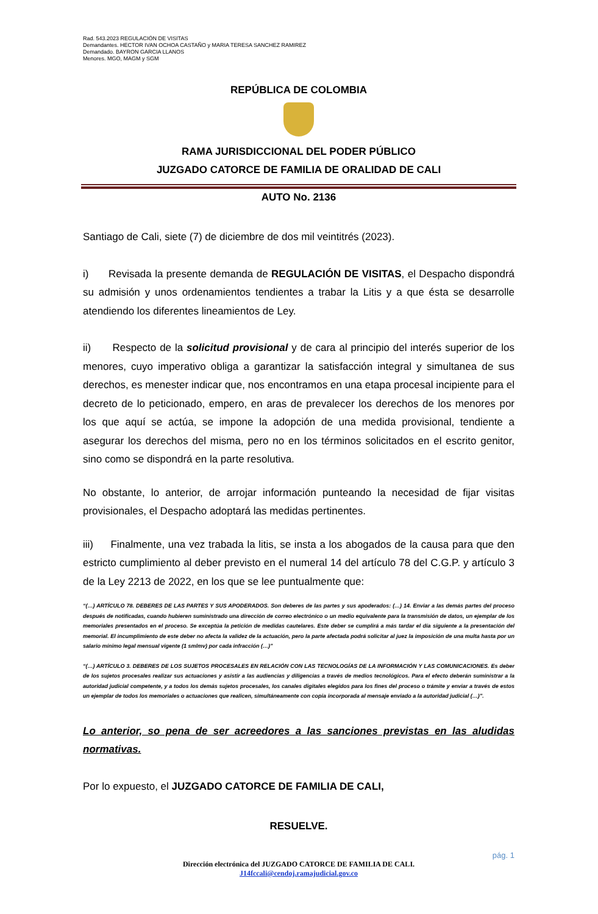Rad. 543.2023 REGULACIÓN DE VISITAS
Demandantes. HECTOR IVAN OCHOA CASTAÑO y MARIA TERESA SANCHEZ RAMIREZ
Demandado. BAYRON GARCIA LLANOS
Menores. MGO, MAGM y SGM
REPÚBLICA DE COLOMBIA
RAMA JURISDICCIONAL DEL PODER PÚBLICO
JUZGADO CATORCE DE FAMILIA DE ORALIDAD DE CALI
AUTO No. 2136
Santiago de Cali, siete (7) de diciembre de dos mil veintitrés (2023).
i) Revisada la presente demanda de REGULACIÓN DE VISITAS, el Despacho dispondrá su admisión y unos ordenamientos tendientes a trabar la Litis y a que ésta se desarrolle atendiendo los diferentes lineamientos de Ley.
ii) Respecto de la solicitud provisional y de cara al principio del interés superior de los menores, cuyo imperativo obliga a garantizar la satisfacción integral y simultanea de sus derechos, es menester indicar que, nos encontramos en una etapa procesal incipiente para el decreto de lo peticionado, empero, en aras de prevalecer los derechos de los menores por los que aquí se actúa, se impone la adopción de una medida provisional, tendiente a asegurar los derechos del misma, pero no en los términos solicitados en el escrito genitor, sino como se dispondrá en la parte resolutiva.
No obstante, lo anterior, de arrojar información punteando la necesidad de fijar visitas provisionales, el Despacho adoptará las medidas pertinentes.
iii) Finalmente, una vez trabada la litis, se insta a los abogados de la causa para que den estricto cumplimiento al deber previsto en el numeral 14 del artículo 78 del C.G.P. y artículo 3 de la Ley 2213 de 2022, en los que se lee puntualmente que:
“(…) ARTÍCULO 78. DEBERES DE LAS PARTES Y SUS APODERADOS. Son deberes de las partes y sus apoderados: (…) 14. Enviar a las demás partes del proceso después de notificadas, cuando hubieren suministrado una dirección de correo electrónico o un medio equivalente para la transmisión de datos, un ejemplar de los memoriales presentados en el proceso. Se exceptúa la petición de medidas cautelares. Este deber se cumplirá a más tardar el día siguiente a la presentación del memorial. El incumplimiento de este deber no afecta la validez de la actuación, pero la parte afectada podrá solicitar al juez la imposición de una multa hasta por un salario mínimo legal mensual vigente (1 smlmv) por cada infracción (…)”
“(…) ARTÍCULO 3. DEBERES DE LOS SUJETOS PROCESALES EN RELACIÓN CON LAS TECNOLOGÍAS DE LA INFORMACIÓN Y LAS COMUNICACIONES. Es deber de los sujetos procesales realizar sus actuaciones y asistir a las audiencias y diligencias a través de medios tecnológicos. Para el efecto deberán suministrar a la autoridad judicial competente, y a todos los demás sujetos procesales, los canales digitales elegidos para los fines del proceso o trámite y enviar a través de estos un ejemplar de todos los memoriales o actuaciones que realicen, simultáneamente con copia incorporada al mensaje enviado a la autoridad judicial (…)”.
Lo anterior, so pena de ser acreedores a las sanciones previstas en las aludidas normativas.
Por lo expuesto, el JUZGADO CATORCE DE FAMILIA DE CALI,
RESUELVE.
pág. 1
Dirección electrónica del JUZGADO CATORCE DE FAMILIA DE CALI.
J14fccali@cendoj.ramajudicial.gov.co